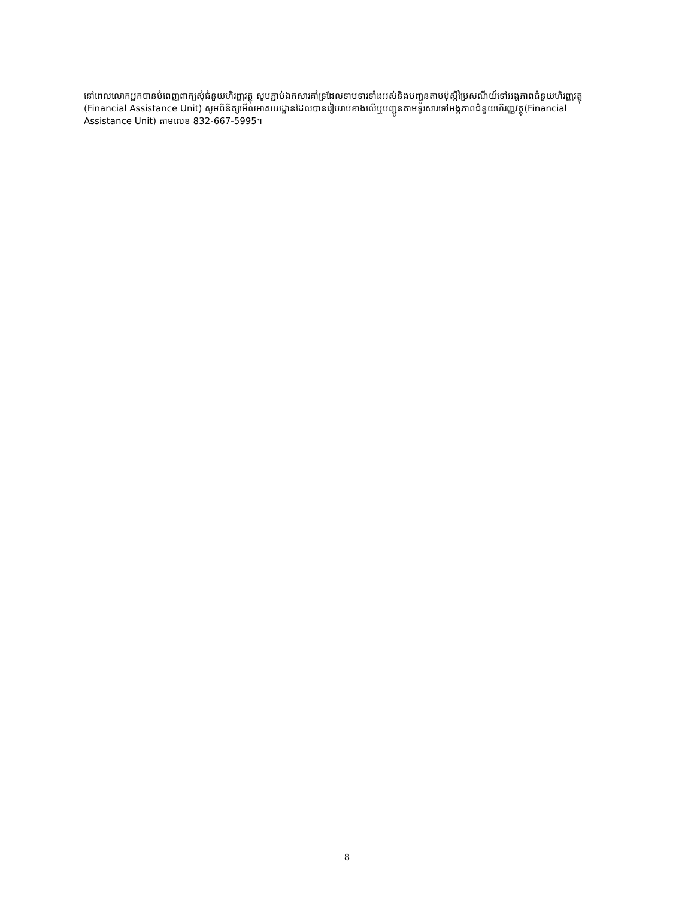នៅពេលលោកអ្នកបានបំពេញពាក្យសុំជំនួយហិរញ្ញវត្ថុ សូមភ្ជាប់ឯកសារគាំទ្រដែលទាមទារទាំងអស់និងបញ្ជូនតាមប៉ុស្តិ៍ប្រៃសណីយ៍ទៅអង្គភាពជំនួយហិរញ្ញវត្ថុ (Financial Assistance Unit) សូមពិនិត្យមើលអាសយដ្ឋានដែលបានរៀបរាប់ខាងលើឬបញ្ជូនតាមទូរសារទៅអង្គភាពជំនួយហិរញ្ញវត្ថុ(Financial Assistance Unit) តាមលេខ 832-667-5995។
8